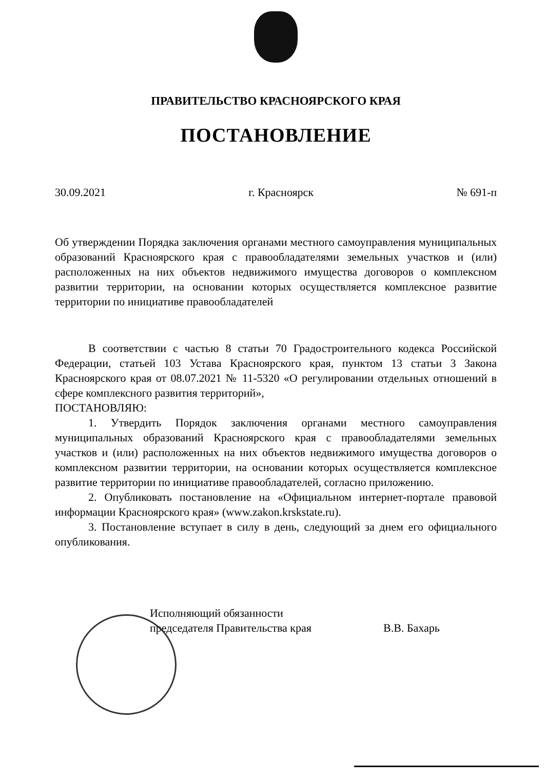ПРАВИТЕЛЬСТВО КРАСНОЯРСКОГО КРАЯ
ПОСТАНОВЛЕНИЕ
30.09.2021 г. Красноярск № 691-п
Об утверждении Порядка заключения органами местного самоуправления муниципальных образований Красноярского края с правообладателями земельных участков и (или) расположенных на них объектов недвижимого имущества договоров о комплексном развитии территории, на основании которых осуществляется комплексное развитие территории по инициативе правообладателей
В соответствии с частью 8 статьи 70 Градостроительного кодекса Российской Федерации, статьей 103 Устава Красноярского края, пунктом 13 статьи 3 Закона Красноярского края от 08.07.2021 № 11-5320 «О регулировании отдельных отношений в сфере комплексного развития территорий»,
ПОСТАНОВЛЯЮ:
1. Утвердить Порядок заключения органами местного самоуправления муниципальных образований Красноярского края с правообладателями земельных участков и (или) расположенных на них объектов недвижимого имущества договоров о комплексном развитии территории, на основании которых осуществляется комплексное развитие территории по инициативе правообладателей, согласно приложению.
2. Опубликовать постановление на «Официальном интернет-портале правовой информации Красноярского края» (www.zakon.krskstate.ru).
3. Постановление вступает в силу в день, следующий за днем его официального опубликования.
Исполняющий обязанности
председателя Правительства края
В.В. Бахарь